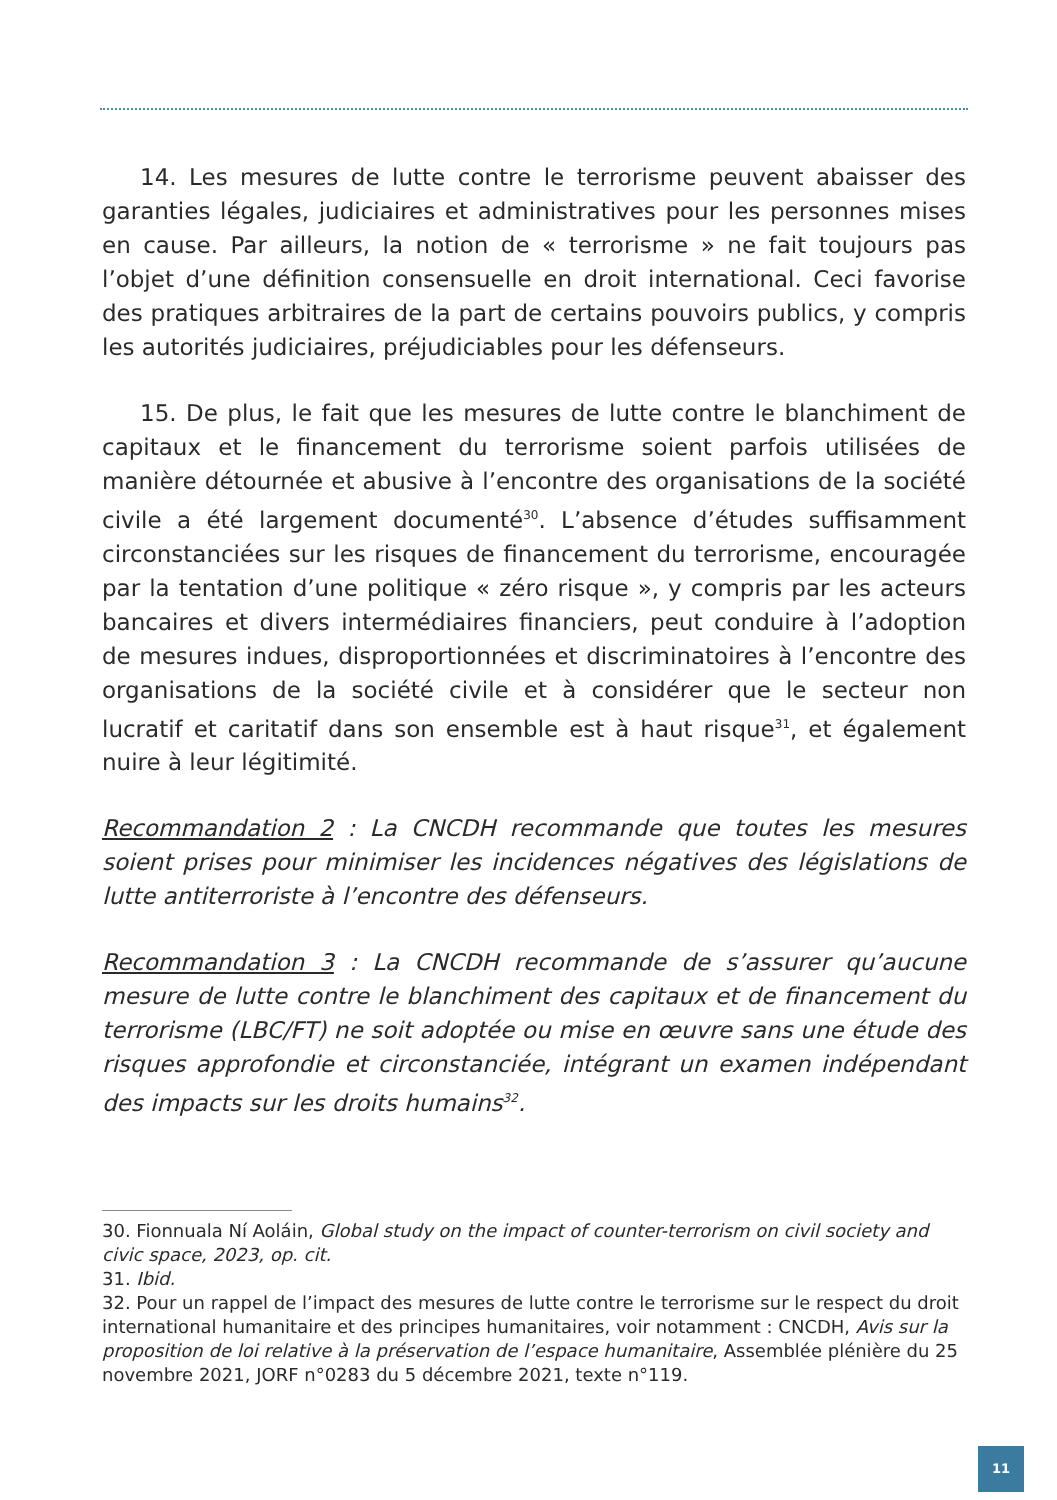14. Les mesures de lutte contre le terrorisme peuvent abaisser des garanties légales, judiciaires et administratives pour les personnes mises en cause. Par ailleurs, la notion de « terrorisme » ne fait toujours pas l’objet d’une définition consensuelle en droit international. Ceci favorise des pratiques arbitraires de la part de certains pouvoirs publics, y compris les autorités judiciaires, préjudiciables pour les défenseurs.
15. De plus, le fait que les mesures de lutte contre le blanchiment de capitaux et le financement du terrorisme soient parfois utilisées de manière détournée et abusive à l’encontre des organisations de la société civile a été largement documenté<sup>30</sup>. L’absence d’études suffisamment circonstanciées sur les risques de financement du terrorisme, encouragée par la tentation d’une politique « zéro risque », y compris par les acteurs bancaires et divers intermédiaires financiers, peut conduire à l’adoption de mesures indues, disproportionnées et discriminatoires à l’encontre des organisations de la société civile et à considérer que le secteur non lucratif et caritatif dans son ensemble est à haut risque<sup>31</sup>, et également nuire à leur légitimité.
Recommandation 2 : La CNCDH recommande que toutes les mesures soient prises pour minimiser les incidences négatives des législations de lutte antiterroriste à l’encontre des défenseurs.
Recommandation 3 : La CNCDH recommande de s’assurer qu’aucune mesure de lutte contre le blanchiment des capitaux et de financement du terrorisme (LBC/FT) ne soit adoptée ou mise en œuvre sans une étude des risques approfondie et circonstanciée, intégrant un examen indépendant des impacts sur les droits humains<sup>32</sup>.
30. Fionnuala Ní Aoláin, Global study on the impact of counter-terrorism on civil society and civic space, 2023, op. cit.
31. Ibid.
32. Pour un rappel de l’impact des mesures de lutte contre le terrorisme sur le respect du droit international humanitaire et des principes humanitaires, voir notamment : CNCDH, Avis sur la proposition de loi relative à la préservation de l’espace humanitaire, Assemblée plénière du 25 novembre 2021, JORF n°0283 du 5 décembre 2021, texte n°119.
11